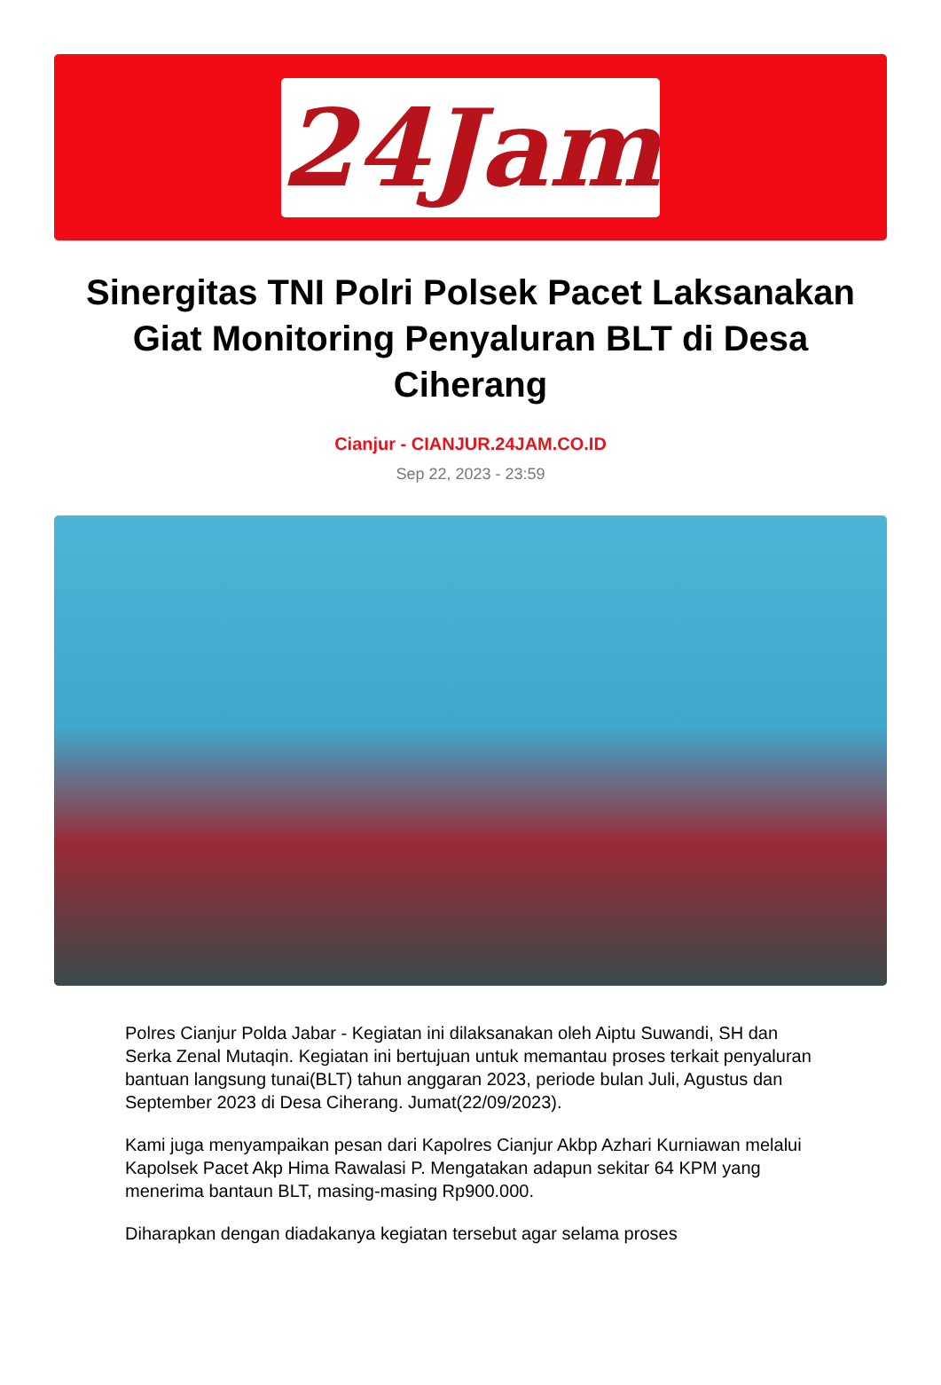24Jam
Sinergitas TNI Polri Polsek Pacet Laksanakan Giat Monitoring Penyaluran BLT di Desa Ciherang
Cianjur - CIANJUR.24JAM.CO.ID
Sep 22, 2023 - 23:59
Polres Cianjur Polda Jabar - Kegiatan ini dilaksanakan oleh Aiptu Suwandi, SH dan Serka Zenal Mutaqin. Kegiatan ini bertujuan untuk memantau proses terkait penyaluran bantuan langsung tunai(BLT) tahun anggaran 2023, periode bulan Juli, Agustus dan September 2023 di Desa Ciherang. Jumat(22/09/2023).
Kami juga menyampaikan pesan dari Kapolres Cianjur Akbp Azhari Kurniawan melalui Kapolsek Pacet Akp Hima Rawalasi P. Mengatakan adapun sekitar 64 KPM yang menerima bantaun BLT, masing-masing Rp900.000.
Diharapkan dengan diadakanya kegiatan tersebut agar selama proses